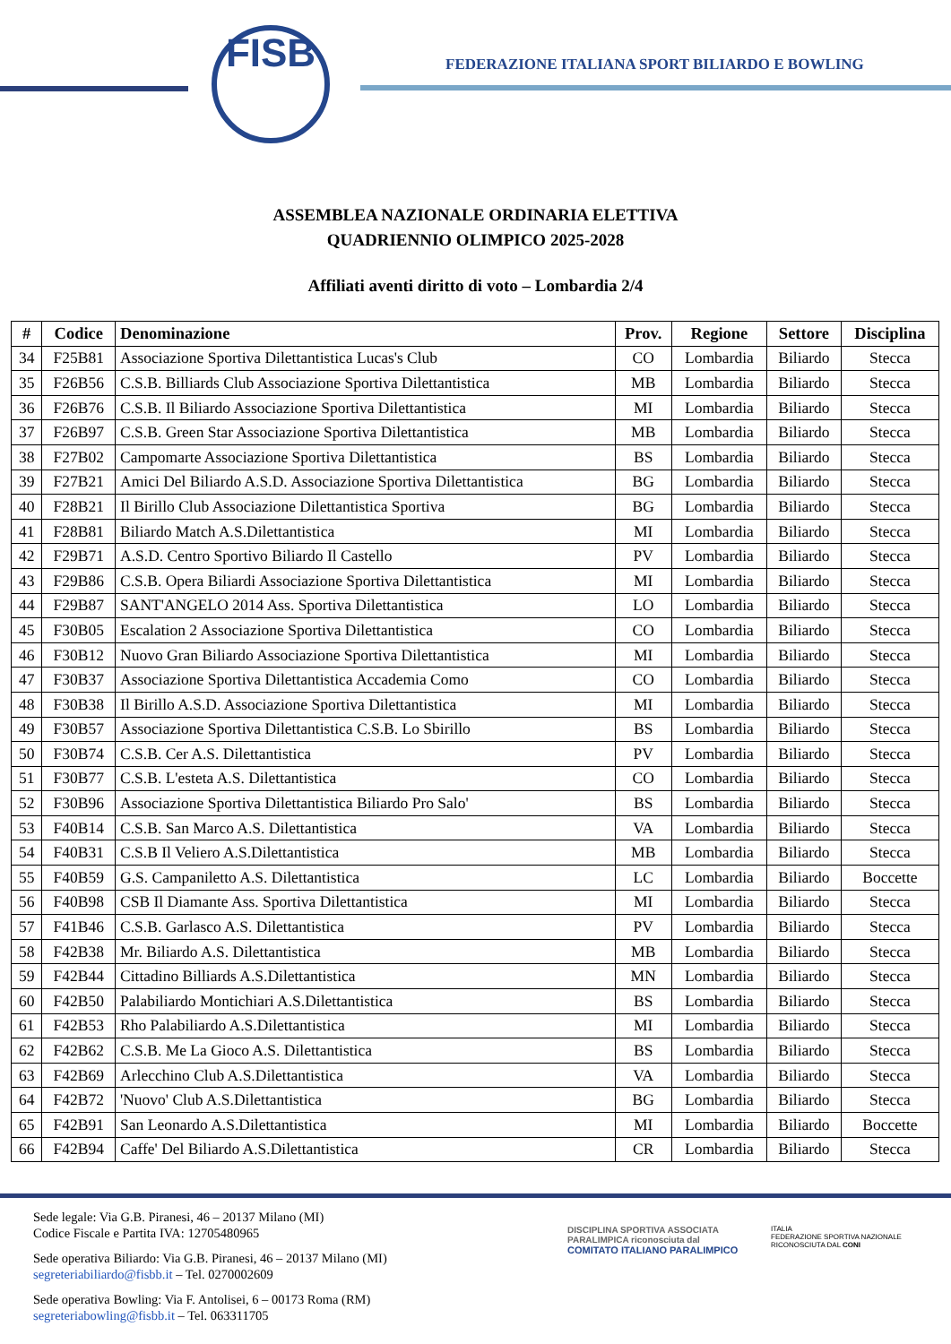FISB
FEDERAZIONE ITALIANA SPORT BILIARDO E BOWLING
ASSEMBLEA NAZIONALE ORDINARIA ELETTIVA
QUADRIENNIO OLIMPICO 2025-2028
Affiliati aventi diritto di voto – Lombardia 2/4
| # | Codice | Denominazione | Prov. | Regione | Settore | Disciplina |
| --- | --- | --- | --- | --- | --- | --- |
| 34 | F25B81 | Associazione Sportiva Dilettantistica Lucas's Club | CO | Lombardia | Biliardo | Stecca |
| 35 | F26B56 | C.S.B. Billiards Club Associazione Sportiva Dilettantistica | MB | Lombardia | Biliardo | Stecca |
| 36 | F26B76 | C.S.B. Il Biliardo Associazione Sportiva Dilettantistica | MI | Lombardia | Biliardo | Stecca |
| 37 | F26B97 | C.S.B. Green Star Associazione Sportiva Dilettantistica | MB | Lombardia | Biliardo | Stecca |
| 38 | F27B02 | Campomarte Associazione Sportiva Dilettantistica | BS | Lombardia | Biliardo | Stecca |
| 39 | F27B21 | Amici Del Biliardo A.S.D. Associazione Sportiva Dilettantistica | BG | Lombardia | Biliardo | Stecca |
| 40 | F28B21 | Il Birillo Club Associazione Dilettantistica Sportiva | BG | Lombardia | Biliardo | Stecca |
| 41 | F28B81 | Biliardo Match A.S.Dilettantistica | MI | Lombardia | Biliardo | Stecca |
| 42 | F29B71 | A.S.D. Centro Sportivo Biliardo Il Castello | PV | Lombardia | Biliardo | Stecca |
| 43 | F29B86 | C.S.B. Opera Biliardi Associazione Sportiva Dilettantistica | MI | Lombardia | Biliardo | Stecca |
| 44 | F29B87 | SANT'ANGELO 2014 Ass. Sportiva Dilettantistica | LO | Lombardia | Biliardo | Stecca |
| 45 | F30B05 | Escalation 2 Associazione Sportiva Dilettantistica | CO | Lombardia | Biliardo | Stecca |
| 46 | F30B12 | Nuovo Gran Biliardo Associazione Sportiva Dilettantistica | MI | Lombardia | Biliardo | Stecca |
| 47 | F30B37 | Associazione Sportiva Dilettantistica Accademia Como | CO | Lombardia | Biliardo | Stecca |
| 48 | F30B38 | Il Birillo A.S.D. Associazione Sportiva Dilettantistica | MI | Lombardia | Biliardo | Stecca |
| 49 | F30B57 | Associazione Sportiva Dilettantistica C.S.B. Lo Sbirillo | BS | Lombardia | Biliardo | Stecca |
| 50 | F30B74 | C.S.B. Cer A.S. Dilettantistica | PV | Lombardia | Biliardo | Stecca |
| 51 | F30B77 | C.S.B. L'esteta A.S. Dilettantistica | CO | Lombardia | Biliardo | Stecca |
| 52 | F30B96 | Associazione Sportiva Dilettantistica Biliardo Pro Salo' | BS | Lombardia | Biliardo | Stecca |
| 53 | F40B14 | C.S.B. San Marco A.S. Dilettantistica | VA | Lombardia | Biliardo | Stecca |
| 54 | F40B31 | C.S.B Il Veliero A.S.Dilettantistica | MB | Lombardia | Biliardo | Stecca |
| 55 | F40B59 | G.S. Campaniletto A.S. Dilettantistica | LC | Lombardia | Biliardo | Boccette |
| 56 | F40B98 | CSB Il Diamante Ass. Sportiva Dilettantistica | MI | Lombardia | Biliardo | Stecca |
| 57 | F41B46 | C.S.B. Garlasco A.S. Dilettantistica | PV | Lombardia | Biliardo | Stecca |
| 58 | F42B38 | Mr. Biliardo A.S. Dilettantistica | MB | Lombardia | Biliardo | Stecca |
| 59 | F42B44 | Cittadino Billiards A.S.Dilettantistica | MN | Lombardia | Biliardo | Stecca |
| 60 | F42B50 | Palabiliardo Montichiari A.S.Dilettantistica | BS | Lombardia | Biliardo | Stecca |
| 61 | F42B53 | Rho Palabiliardo A.S.Dilettantistica | MI | Lombardia | Biliardo | Stecca |
| 62 | F42B62 | C.S.B. Me La Gioco A.S. Dilettantistica | BS | Lombardia | Biliardo | Stecca |
| 63 | F42B69 | Arlecchino Club A.S.Dilettantistica | VA | Lombardia | Biliardo | Stecca |
| 64 | F42B72 | 'Nuovo' Club A.S.Dilettantistica | BG | Lombardia | Biliardo | Stecca |
| 65 | F42B91 | San Leonardo A.S.Dilettantistica | MI | Lombardia | Biliardo | Boccette |
| 66 | F42B94 | Caffe' Del Biliardo A.S.Dilettantistica | CR | Lombardia | Biliardo | Stecca |
Sede legale: Via G.B. Piranesi, 46 – 20137 Milano (MI)
Codice Fiscale e Partita IVA: 12705480965
Sede operativa Biliardo: Via G.B. Piranesi, 46 – 20137 Milano (MI)
segreteriabiliardo@fisbb.it – Tel. 0270002609
Sede operativa Bowling: Via F. Antolisei, 6 – 00173 Roma (RM)
segreteriabowling@fisbb.it – Tel. 063311705
DISCIPLINA SPORTIVA ASSOCIATA PARALIMPICA riconosciuta dal
COMITATO ITALIANO PARALIMPICO
ITALIA
FEDERAZIONE SPORTIVA NAZIONALE RICONOSCIUTA DAL CONI